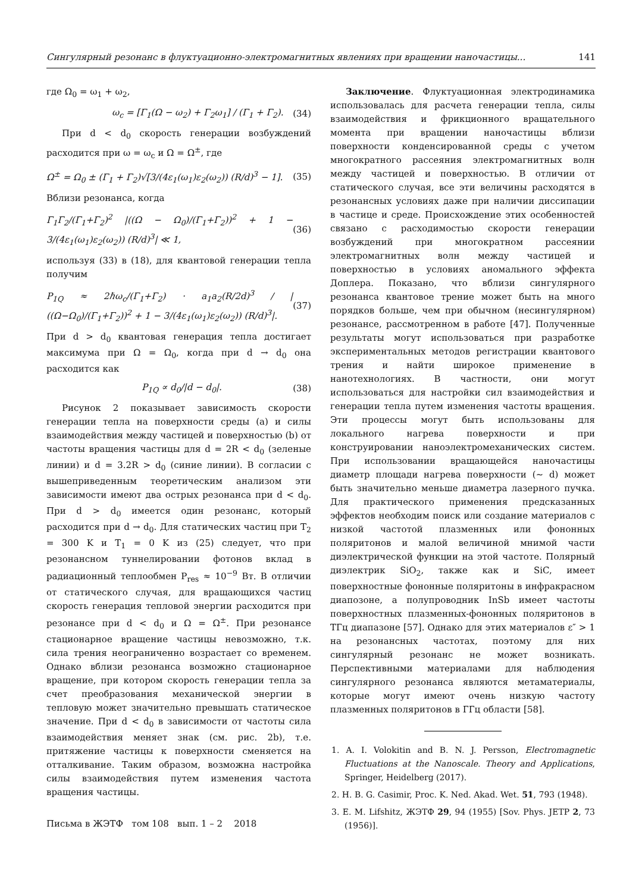Сингулярный резонанс в флуктуационно-электромагнитных явлениях при вращении наночастицы... 141
где Ω<sub>0</sub> = ω<sub>1</sub> + ω<sub>2</sub>,
ω<sub>c</sub> = [Γ<sub>1</sub>(Ω − ω<sub>2</sub>) + Γ<sub>2</sub>ω<sub>1</sub>] / (Γ<sub>1</sub> + Γ<sub>2</sub>). (34)
При d < d<sub>0</sub> скорость генерации возбуждений расходится при ω = ω<sub>c</sub> и Ω = Ω<sup>±</sup>, где
Ω<sup>±</sup> = Ω<sub>0</sub> ± (Γ<sub>1</sub> + Γ<sub>2</sub>)√[3/(4ε<sub>1</sub>(ω<sub>1</sub>)ε<sub>2</sub>(ω<sub>2</sub>)) (R/d)<sup>3</sup> − 1]. (35)
Вблизи резонанса, когда
Γ<sub>1</sub>Γ<sub>2</sub>/(Γ<sub>1</sub>+Γ<sub>2</sub>)<sup>2</sup> |((Ω − Ω<sub>0</sub>)/(Γ<sub>1</sub>+Γ<sub>2</sub>))<sup>2</sup> + 1 − 3/(4ε<sub>1</sub>(ω<sub>1</sub>)ε<sub>2</sub>(ω<sub>2</sub>)) (R/d)<sup>3</sup>| ≪ 1, (36)
используя (33) в (18), для квантовой генерации тепла получим
P<sub>1Q</sub> ≈ 2ℏω<sub>c</sub>/(Γ<sub>1</sub>+Γ<sub>2</sub>) · a<sub>1</sub>a<sub>2</sub>(R/2d)<sup>3</sup> / |((Ω−Ω<sub>0</sub>)/(Γ<sub>1</sub>+Γ<sub>2</sub>))<sup>2</sup> + 1 − 3/(4ε<sub>1</sub>(ω<sub>1</sub>)ε<sub>2</sub>(ω<sub>2</sub>)) (R/d)<sup>3</sup>|. (37)
При d > d<sub>0</sub> квантовая генерация тепла достигает максимума при Ω = Ω<sub>0</sub>, когда при d → d<sub>0</sub> она расходится как
P<sub>1Q</sub> ∝ d<sub>0</sub>/|d − d<sub>0</sub>|. (38)
Рисунок 2 показывает зависимость скорости генерации тепла на поверхности среды (a) и силы взаимодействия между частицей и поверхностью (b) от частоты вращения частицы для d = 2R < d<sub>0</sub> (зеленые линии) и d = 3.2R > d<sub>0</sub> (синие линии). В согласии с вышеприведенным теоретическим анализом эти зависимости имеют два острых резонанса при d < d<sub>0</sub>. При d > d<sub>0</sub> имеется один резонанс, который расходится при d → d<sub>0</sub>. Для статических частиц при T<sub>2</sub> = 300 K и T<sub>1</sub> = 0 K из (25) следует, что при резонансном туннелировании фотонов вклад в радиационный теплообмен P<sub>res</sub> ≈ 10<sup>−9</sup> Вт. В отличии от статического случая, для вращающихся частиц скорость генерация тепловой энергии расходится при резонансе при d < d<sub>0</sub> и Ω = Ω<sup>±</sup>. При резонансе стационарное вращение частицы невозможно, т.к. сила трения неограниченно возрастает со временем. Однако вблизи резонанса возможно стационарное вращение, при котором скорость генерации тепла за счет преобразования механической энергии в тепловую может значительно превышать статическое значение. При d < d<sub>0</sub> в зависимости от частоты сила взаимодействия меняет знак (см. рис. 2b), т.е. притяжение частицы к поверхности сменяется на отталкивание. Таким образом, возможна настройка силы взаимодействия путем изменения частота вращения частицы.
Письма в ЖЭТФ том 108 вып. 1 – 2 2018
Заключение. Флуктуационная электродинамика использовалась для расчета генерации тепла, силы взаимодействия и фрикционного вращательного момента при вращении наночастицы вблизи поверхности конденсированной среды с учетом многократного рассеяния электромагнитных волн между частицей и поверхностью. В отличии от статического случая, все эти величины расходятся в резонансных условиях даже при наличии диссипации в частице и среде. Происхождение этих особенностей связано с расходимостью скорости генерации возбуждений при многократном рассеянии электромагнитных волн между частицей и поверхностью в условиях аномального эффекта Доплера. Показано, что вблизи сингулярного резонанса квантовое трение может быть на много порядков больше, чем при обычном (несингулярном) резонансе, рассмотренном в работе [47]. Полученные результаты могут использоваться при разработке экспериментальных методов регистрации квантового трения и найти широкое применение в нанотехнологиях. В частности, они могут использоваться для настройки сил взаимодействия и генерации тепла путем изменения частоты вращения. Эти процессы могут быть использованы для локального нагрева поверхности и при конструировании наноэлектромеханических систем. При использовании вращающейся наночастицы диаметр площади нагрева поверхности (∼ d) может быть значительно меньше диаметра лазерного пучка. Для практического применения предсказанных эффектов необходим поиск или создание материалов с низкой частотой плазменных или фононных поляритонов и малой величиной мнимой части диэлектрической функции на этой частоте. Полярный диэлектрик SiO<sub>2</sub>, также как и SiC, имеет поверхностные фононные поляритоны в инфракрасном диапозоне, а полупроводник InSb имеет частоты поверхностных плазменных-фононных поляритонов в ТГц диапазоне [57]. Однако для этих материалов ε″ > 1 на резонансных частотах, поэтому для них сингулярный резонанс не может возникать. Перспективными материалами для наблюдения сингулярного резонанса являются метаматериалы, которые могут имеют очень низкую частоту плазменных поляритонов в ГГц области [58].
1. A. I. Volokitin and B. N. J. Persson, Electromagnetic Fluctuations at the Nanoscale. Theory and Applications, Springer, Heidelberg (2017).
2. H. B. G. Casimir, Proc. K. Ned. Akad. Wet. 51, 793 (1948).
3. E. M. Lifshitz, ЖЭТФ 29, 94 (1955) [Sov. Phys. JETP 2, 73 (1956)].